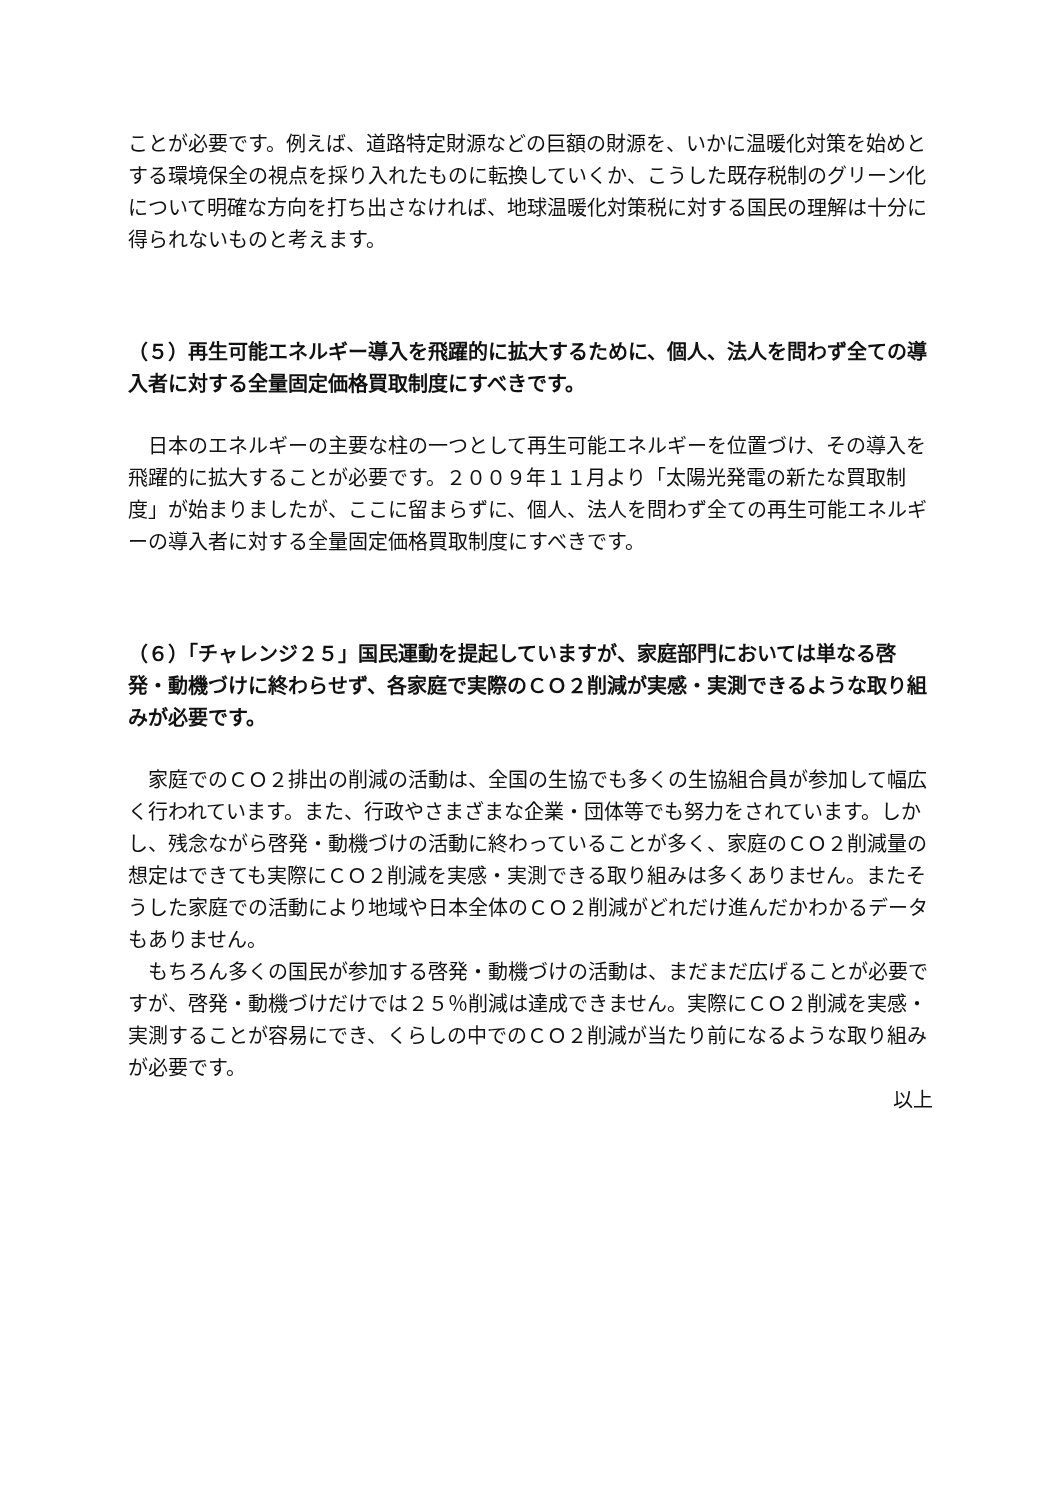ことが必要です。例えば、道路特定財源などの巨額の財源を、いかに温暖化対策を始めとする環境保全の視点を採り入れたものに転換していくか、こうした既存税制のグリーン化について明確な方向を打ち出さなければ、地球温暖化対策税に対する国民の理解は十分に得られないものと考えます。
（５）再生可能エネルギー導入を飛躍的に拡大するために、個人、法人を問わず全ての導入者に対する全量固定価格買取制度にすべきです。
　日本のエネルギーの主要な柱の一つとして再生可能エネルギーを位置づけ、その導入を飛躍的に拡大することが必要です。２００９年１１月より「太陽光発電の新たな買取制度」が始まりましたが、ここに留まらずに、個人、法人を問わず全ての再生可能エネルギーの導入者に対する全量固定価格買取制度にすべきです。
（６）「チャレンジ２５」国民運動を提起していますが、家庭部門においては単なる啓発・動機づけに終わらせず、各家庭で実際のＣＯ２削減が実感・実測できるような取り組みが必要です。
　家庭でのＣＯ２排出の削減の活動は、全国の生協でも多くの生協組合員が参加して幅広く行われています。また、行政やさまざまな企業・団体等でも努力をされています。しかし、残念ながら啓発・動機づけの活動に終わっていることが多く、家庭のＣＯ２削減量の想定はできても実際にＣＯ２削減を実感・実測できる取り組みは多くありません。またそうした家庭での活動により地域や日本全体のＣＯ２削減がどれだけ進んだかわかるデータもありません。
　もちろん多くの国民が参加する啓発・動機づけの活動は、まだまだ広げることが必要ですが、啓発・動機づけだけでは２５％削減は達成できません。実際にＣＯ２削減を実感・実測することが容易にでき、くらしの中でのＣＯ２削減が当たり前になるような取り組みが必要です。
以上